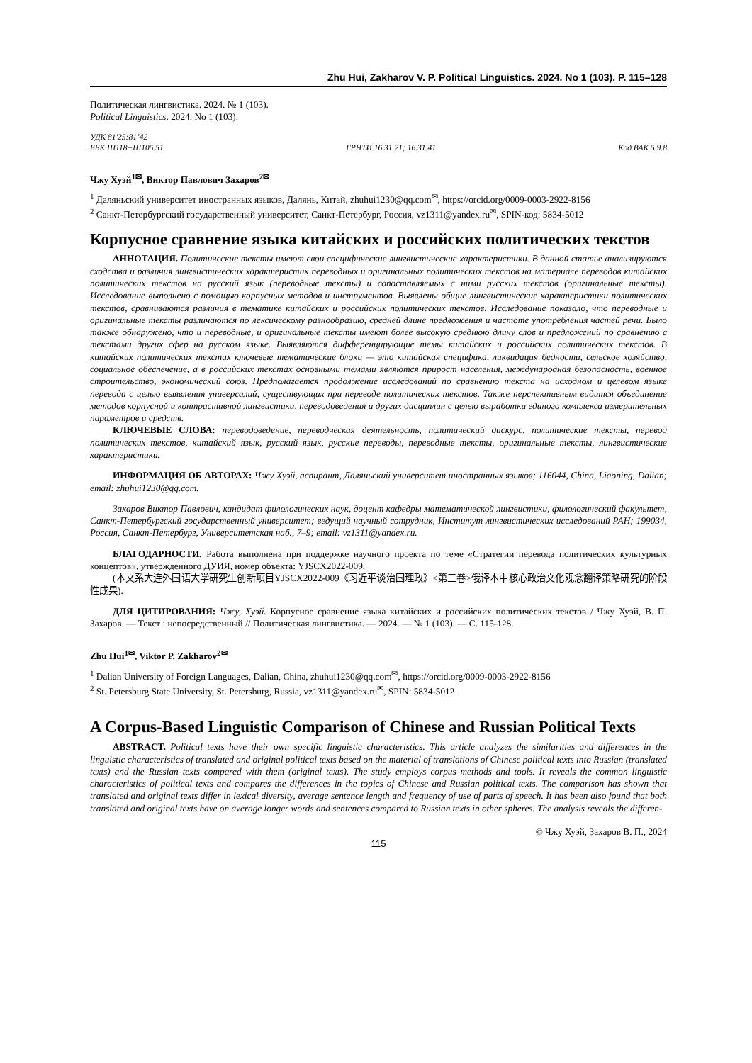Zhu Hui, Zakharov V. P. Political Linguistics. 2024. No 1 (103). P. 115–128
Политическая лингвистика. 2024. № 1 (103).
Political Linguistics. 2024. No 1 (103).
УДК 81'25:81’42
ББК Ш118+Ш105.51 ГРНТИ 16.31.21; 16.31.41 Код ВАК 5.9.8
Чжу Хуэй<sup>1✉</sup>, Виктор Павлович Захаров<sup>2✉</sup>
<sup>1</sup> Даляньский университет иностранных языков, Далянь, Китай, zhuhui1230@qq.com<sup>✉</sup>, https://orcid.org/0009-0003-2922-8156
<sup>2</sup> Санкт-Петербургский государственный университет, Санкт-Петербург, Россия, vz1311@yandex.ru<sup>✉</sup>, SPIN-код: 5834-5012
Корпусное сравнение языка китайских и российских политических текстов
АННОТАЦИЯ. Политические тексты имеют свои специфические лингвистические характеристики. В данной статье анализируются сходства и различия лингвистических характеристик переводных и оригинальных политических текстов на материале переводов китайских политических текстов на русский язык (переводные тексты) и сопоставляемых с ними русских текстов (оригинальные тексты). Исследование выполнено с помощью корпусных методов и инструментов. Выявлены общие лингвистические характеристики политических текстов, сравниваются различия в тематике китайских и российских политических текстов. Исследование показало, что переводные и оригинальные тексты различаются по лексическому разнообразию, средней длине предложения и частоте употребления частей речи. Было также обнаружено, что и переводные, и оригинальные тексты имеют более высокую среднюю длину слов и предложений по сравнению с текстами других сфер на русском языке. Выявляются дифференцирующие темы китайских и российских политических текстов. В китайских политических текстах ключевые тематические блоки — это китайская специфика, ликвидация бедности, сельское хозяйство, социальное обеспечение, а в российских текстах основными темами являются прирост населения, международная безопасность, военное строительство, экономический союз. Предполагается продолжение исследований по сравнению текста на исходном и целевом языке перевода с целью выявления универсалий, существующих при переводе политических текстов. Также перспективным видится объединение методов корпусной и контрастивной лингвистики, переводоведения и других дисциплин с целью выработки единого комплекса измерительных параметров и средств.
КЛЮЧЕВЫЕ СЛОВА: переводоведение, переводческая деятельность, политический дискурс, политические тексты, перевод политических текстов, китайский язык, русский язык, русские переводы, переводные тексты, оригинальные тексты, лингвистические характеристики.
ИНФОРМАЦИЯ ОБ АВТОРАХ: Чжу Хуэй, аспирант, Даляньский университет иностранных языков; 116044, China, Liaoning, Dalian; email: zhuhui1230@qq.com.
Захаров Виктор Павлович, кандидат филологических наук, доцент кафедры математической лингвистики, филологический факультет, Санкт-Петербургский государственный университет; ведущий научный сотрудник, Институт лингвистических исследований РАН; 199034, Россия, Санкт-Петербург, Университетская наб., 7–9; email: vz1311@yandex.ru.
БЛАГОДАРНОСТИ. Работа выполнена при поддержке научного проекта по теме «Стратегии перевода политических культурных концептов», утвержденного ДУИЯ, номер объекта: YJSCX2022-009.
(本文系大连外国语大学研究生创新项目YJSCX2022-009《习近平谈治国理政》<第三卷>俄译本中核心政治文化观念翻译策略研究的阶段性成果).
ДЛЯ ЦИТИРОВАНИЯ: Чжу, Хуэй. Корпусное сравнение языка китайских и российских политических текстов / Чжу Хуэй, В. П. Захаров. — Текст : непосредственный // Политическая лингвистика. — 2024. — № 1 (103). — С. 115-128.
Zhu Hui<sup>1✉</sup>, Viktor P. Zakharov<sup>2✉</sup>
<sup>1</sup> Dalian University of Foreign Languages, Dalian, China, zhuhui1230@qq.com<sup>✉</sup>, https://orcid.org/0009-0003-2922-8156
<sup>2</sup> St. Petersburg State University, St. Petersburg, Russia, vz1311@yandex.ru<sup>✉</sup>, SPIN: 5834-5012
A Corpus-Based Linguistic Comparison of Chinese and Russian Political Texts
ABSTRACT. Political texts have their own specific linguistic characteristics. This article analyzes the similarities and differences in the linguistic characteristics of translated and original political texts based on the material of translations of Chinese political texts into Russian (translated texts) and the Russian texts compared with them (original texts). The study employs corpus methods and tools. It reveals the common linguistic characteristics of political texts and compares the differences in the topics of Chinese and Russian political texts. The comparison has shown that translated and original texts differ in lexical diversity, average sentence length and frequency of use of parts of speech. It has been also found that both translated and original texts have on average longer words and sentences compared to Russian texts in other spheres. The analysis reveals the differen-
© Чжу Хуэй, Захаров В. П., 2024
115